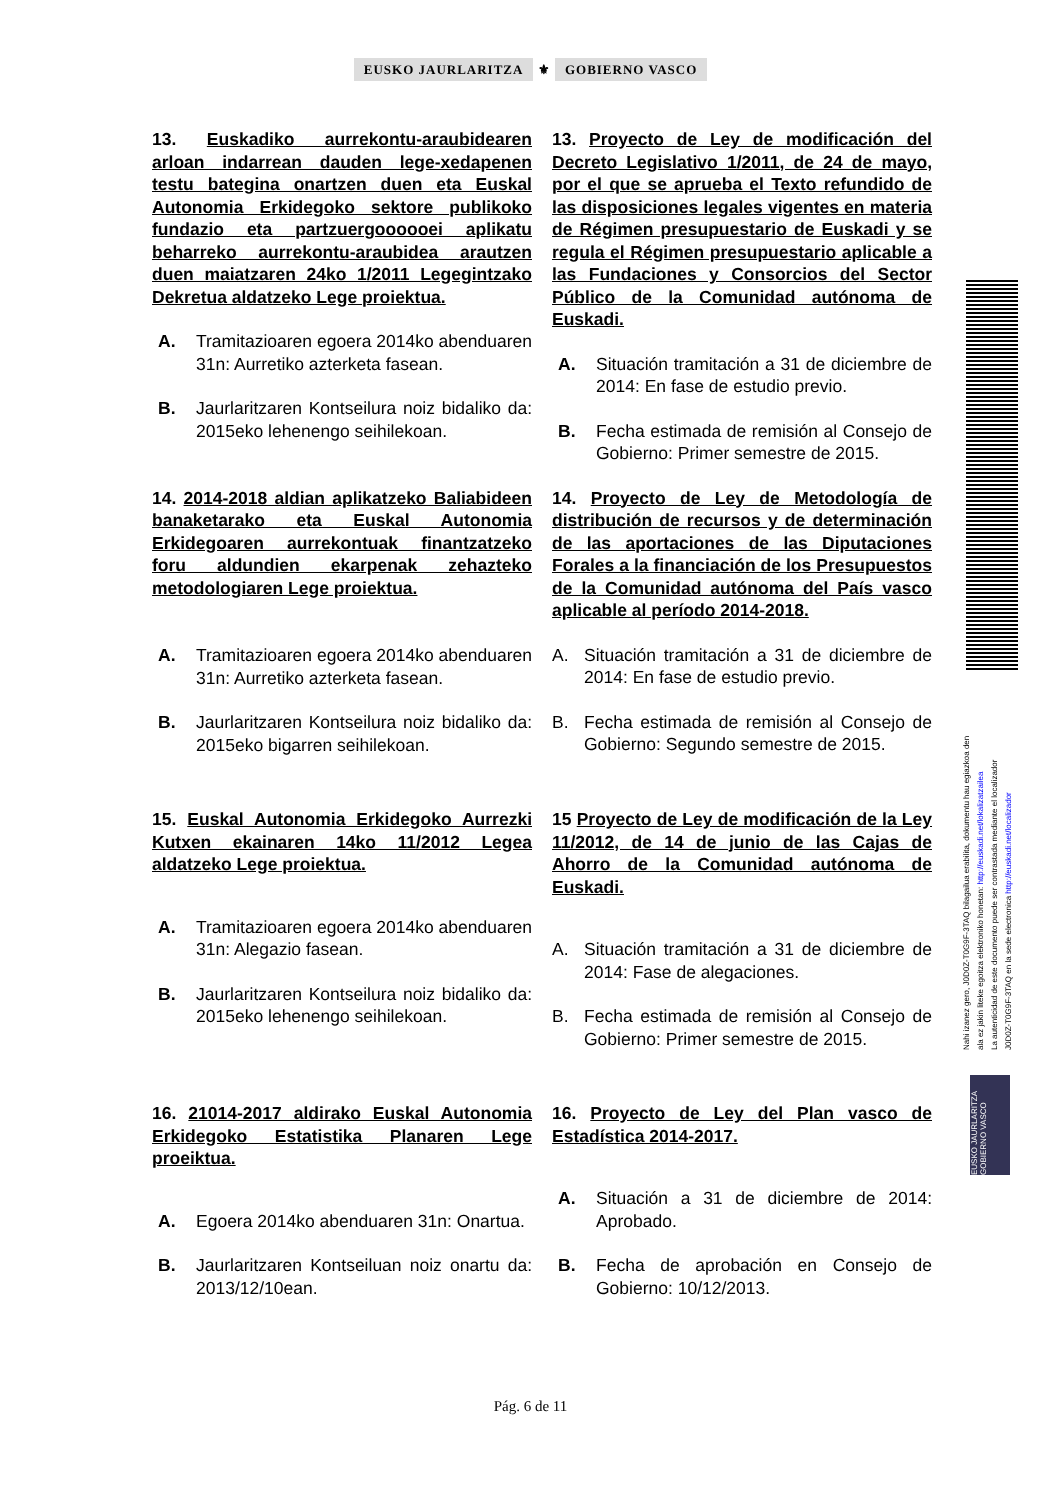EUSKO JAURLARITZA ⚜ GOBIERNO VASCO
13. Euskadiko aurrekontu-araubidearen arloan indarrean dauden lege-xedapenen testu bategina onartzen duen eta Euskal Autonomia Erkidegoko sektore publikoko fundazio eta partzuergoooooei aplikatu beharreko aurrekontu-araubidea arautzen duen maiatzaren 24ko 1/2011 Legegintzako Dekretua aldatzeko Lege proiektua.
A. Tramitazioaren egoera 2014ko abenduaren 31n: Aurretiko azterketa fasean.
B. Jaurlaritzaren Kontseilura noiz bidaliko da: 2015eko lehenengo seihilekoan.
13. Proyecto de Ley de modificación del Decreto Legislativo 1/2011, de 24 de mayo, por el que se aprueba el Texto refundido de las disposiciones legales vigentes en materia de Régimen presupuestario de Euskadi y se regula el Régimen presupuestario aplicable a las Fundaciones y Consorcios del Sector Público de la Comunidad autónoma de Euskadi.
A. Situación tramitación a 31 de diciembre de 2014: En fase de estudio previo.
B. Fecha estimada de remisión al Consejo de Gobierno: Primer semestre de 2015.
14. 2014-2018 aldian aplikatzeko Baliabideen banaketarako eta Euskal Autonomia Erkidegoaren aurrekontuak finantzatzeko foru aldundien ekarpenak zehazteko metodologiaren Lege proiektua.
A. Tramitazioaren egoera 2014ko abenduaren 31n: Aurretiko azterketa fasean.
B. Jaurlaritzaren Kontseilura noiz bidaliko da: 2015eko bigarren seihilekoan.
14. Proyecto de Ley de Metodología de distribución de recursos y de determinación de las aportaciones de las Diputaciones Forales a la financiación de los Presupuestos de la Comunidad autónoma del País vasco aplicable al período 2014-2018.
A. Situación tramitación a 31 de diciembre de 2014: En fase de estudio previo.
B. Fecha estimada de remisión al Consejo de Gobierno: Segundo semestre de 2015.
15. Euskal Autonomia Erkidegoko Aurrezki Kutxen ekainaren 14ko 11/2012 Legea aldatzeko Lege proiektua.
A. Tramitazioaren egoera 2014ko abenduaren 31n: Alegazio fasean.
B. Jaurlaritzaren Kontseilura noiz bidaliko da: 2015eko lehenengo seihilekoan.
15 Proyecto de Ley de modificación de la Ley 11/2012, de 14 de junio de las Cajas de Ahorro de la Comunidad autónoma de Euskadi.
A. Situación tramitación a 31 de diciembre de 2014: Fase de alegaciones.
B. Fecha estimada de remisión al Consejo de Gobierno: Primer semestre de 2015.
16. 21014-2017 aldirako Euskal Autonomia Erkidegoko Estatistika Planaren Lege proeiktua.
A. Egoera 2014ko abenduaren 31n: Onartua.
B. Jaurlaritzaren Kontseiluan noiz onartu da: 2013/12/10ean.
16. Proyecto de Ley del Plan vasco de Estadística 2014-2017.
A. Situación a 31 de diciembre de 2014: Aprobado.
B. Fecha de aprobación en Consejo de Gobierno: 10/12/2013.
Nahi izanez gero, J0D0Z-T0G9F-3TAQ bilagailua erabilita, dokumentu hau egiazkoa den
ala ez jakin liteke egoitza elektroniko honetan: http://euskadi.net/lokalizatzailea
La autenticidad de este documento puede ser contrastada mediante el localizador
J0D0Z-T0G9F-3TAQ en la sede electronica http://euskadi.net/localizador
EUSKO JAURLARITZA GOBIERNO VASCO
Pág. 6 de 11